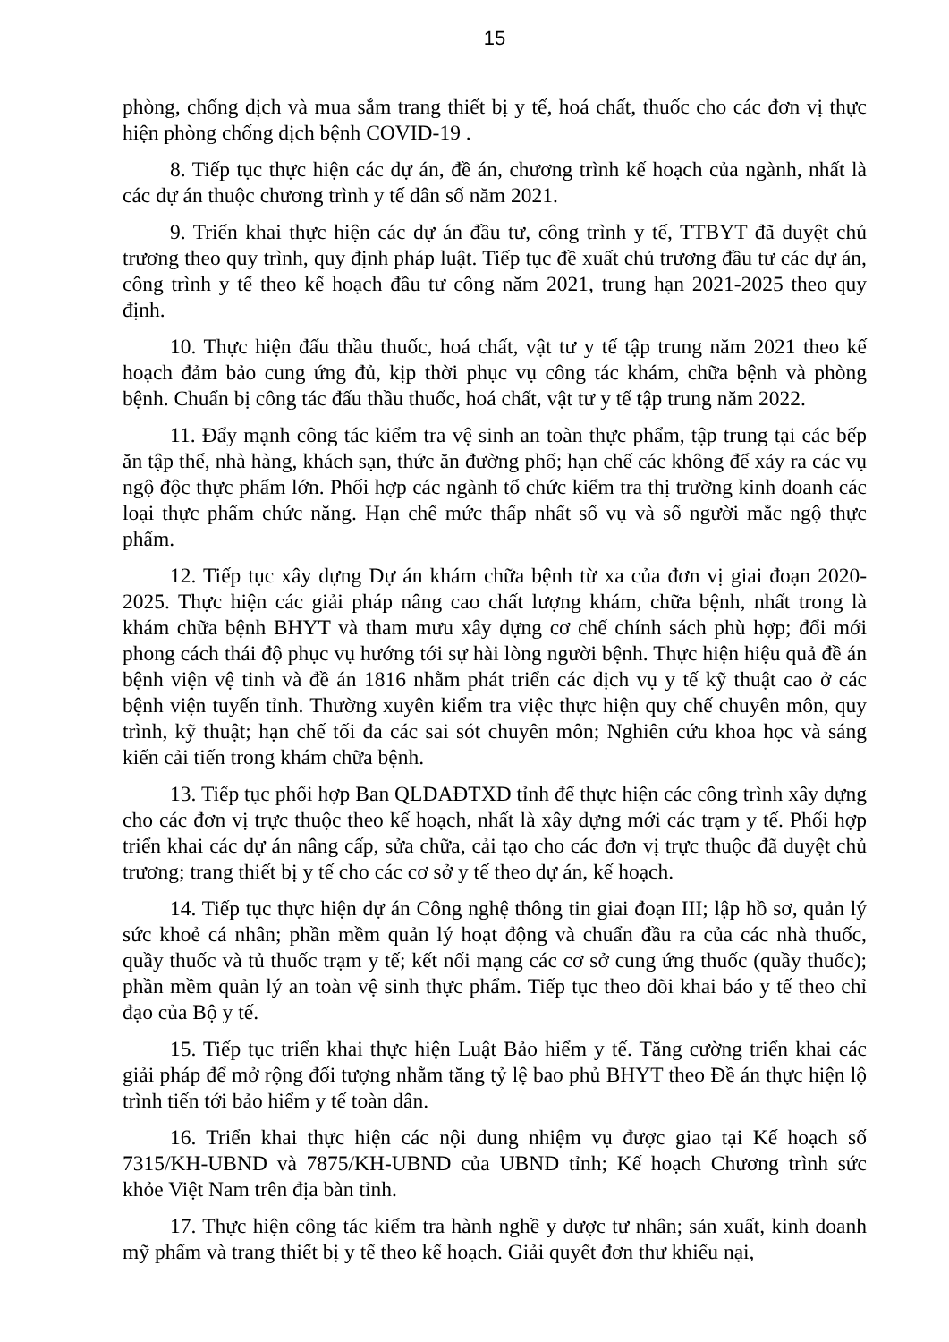15
phòng, chống dịch và mua sắm trang thiết bị y tế, hoá chất, thuốc cho các đơn vị thực hiện phòng chống dịch bệnh COVID-19 .
8. Tiếp tục thực hiện các dự án, đề án, chương trình kế hoạch của ngành, nhất là các dự án thuộc chương trình y tế dân số năm 2021.
9. Triển khai thực hiện các dự án đầu tư, công trình y tế, TTBYT đã duyệt chủ trương theo quy trình, quy định pháp luật. Tiếp tục đề xuất chủ trương đầu tư các dự án, công trình y tế theo kế hoạch đầu tư công năm 2021, trung hạn 2021-2025 theo quy định.
10. Thực hiện đấu thầu thuốc, hoá chất, vật tư y tế tập trung năm 2021 theo kế hoạch đảm bảo cung ứng đủ, kịp thời phục vụ công tác khám, chữa bệnh và phòng bệnh. Chuẩn bị công tác đấu thầu thuốc, hoá chất, vật tư y tế tập trung năm 2022.
11. Đẩy mạnh công tác kiểm tra vệ sinh an toàn thực phẩm, tập trung tại các bếp ăn tập thể, nhà hàng, khách sạn, thức ăn đường phố; hạn chế các không để xảy ra các vụ ngộ độc thực phẩm lớn. Phối hợp các ngành tổ chức kiểm tra thị trường kinh doanh các loại thực phẩm chức năng. Hạn chế mức thấp nhất số vụ và số người mắc ngộ thực phẩm.
12. Tiếp tục xây dựng Dự án khám chữa bệnh từ xa của đơn vị giai đoạn 2020-2025. Thực hiện các giải pháp nâng cao chất lượng khám, chữa bệnh, nhất trong là khám chữa bệnh BHYT và tham mưu xây dựng cơ chế chính sách phù hợp; đổi mới phong cách thái độ phục vụ hướng tới sự hài lòng người bệnh. Thực hiện hiệu quả đề án bệnh viện vệ tinh và đề án 1816 nhằm phát triển các dịch vụ y tế kỹ thuật cao ở các bệnh viện tuyến tỉnh. Thường xuyên kiểm tra việc thực hiện quy chế chuyên môn, quy trình, kỹ thuật; hạn chế tối đa các sai sót chuyên môn; Nghiên cứu khoa học và sáng kiến cải tiến trong khám chữa bệnh.
13. Tiếp tục phối hợp Ban QLDAĐTXD tỉnh để thực hiện các công trình xây dựng cho các đơn vị trực thuộc theo kế hoạch, nhất là xây dựng mới các trạm y tế. Phối hợp triển khai các dự án nâng cấp, sửa chữa, cải tạo cho các đơn vị trực thuộc đã duyệt chủ trương; trang thiết bị y tế cho các cơ sở y tế theo dự án, kế hoạch.
14. Tiếp tục thực hiện dự án Công nghệ thông tin giai đoạn III; lập hồ sơ, quản lý sức khoẻ cá nhân; phần mềm quản lý hoạt động và chuẩn đầu ra của các nhà thuốc, quầy thuốc và tủ thuốc trạm y tế; kết nối mạng các cơ sở cung ứng thuốc (quầy thuốc); phần mềm quản lý an toàn vệ sinh thực phẩm. Tiếp tục theo dõi khai báo y tế theo chỉ đạo của Bộ y tế.
15. Tiếp tục triển khai thực hiện Luật Bảo hiểm y tế. Tăng cường triển khai các giải pháp để mở rộng đối tượng nhằm tăng tỷ lệ bao phủ BHYT theo Đề án thực hiện lộ trình tiến tới bảo hiểm y tế toàn dân.
16. Triển khai thực hiện các nội dung nhiệm vụ được giao tại Kế hoạch số 7315/KH-UBND và 7875/KH-UBND của UBND tỉnh; Kế hoạch Chương trình sức khỏe Việt Nam trên địa bàn tỉnh.
17. Thực hiện công tác kiểm tra hành nghề y dược tư nhân; sản xuất, kinh doanh mỹ phẩm và trang thiết bị y tế theo kế hoạch. Giải quyết đơn thư khiếu nại,